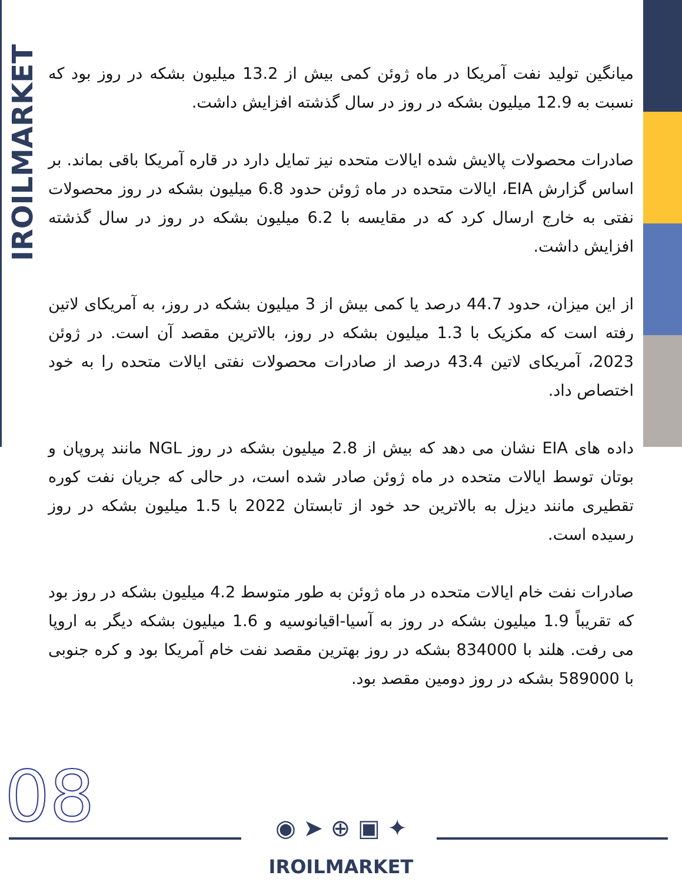IROILMARKET
میانگین تولید نفت آمریکا در ماه ژوئن کمی بیش از 13.2 میلیون بشکه در روز بود که نسبت به 12.9 میلیون بشکه در روز در سال گذشته افزایش داشت.
صادرات محصولات پالایش شده ایالات متحده نیز تمایل دارد در قاره آمریکا باقی بماند. بر اساس گزارش EIA، ایالات متحده در ماه ژوئن حدود 6.8 میلیون بشکه در روز محصولات نفتی به خارج ارسال کرد که در مقایسه با 6.2 میلیون بشکه در روز در سال گذشته افزایش داشت.
از این میزان، حدود 44.7 درصد یا کمی بیش از 3 میلیون بشکه در روز، به آمریکای لاتین رفته است که مکزیک با 1.3 میلیون بشکه در روز، بالاترین مقصد آن است. در ژوئن 2023، آمریکای لاتین 43.4 درصد از صادرات محصولات نفتی ایالات متحده را به خود اختصاص داد.
داده های EIA نشان می دهد که بیش از 2.8 میلیون بشکه در روز NGL مانند پروپان و بوتان توسط ایالات متحده در ماه ژوئن صادر شده است، در حالی که جریان نفت کوره تقطیری مانند دیزل به بالاترین حد خود از تابستان 2022 با 1.5 میلیون بشکه در روز رسیده است.
صادرات نفت خام ایالات متحده در ماه ژوئن به طور متوسط 4.2 میلیون بشکه در روز بود که تقریباً 1.9 میلیون بشکه در روز به آسیا-اقیانوسیه و 1.6 میلیون بشکه دیگر به اروپا می رفت. هلند با 834000 بشکه در روز بهترین مقصد نفت خام آمریکا بود و کره جنوبی با 589000 بشکه در روز دومین مقصد بود.
08 ◉ ➤ ⊕ ▣ ✦
IROILMARKET